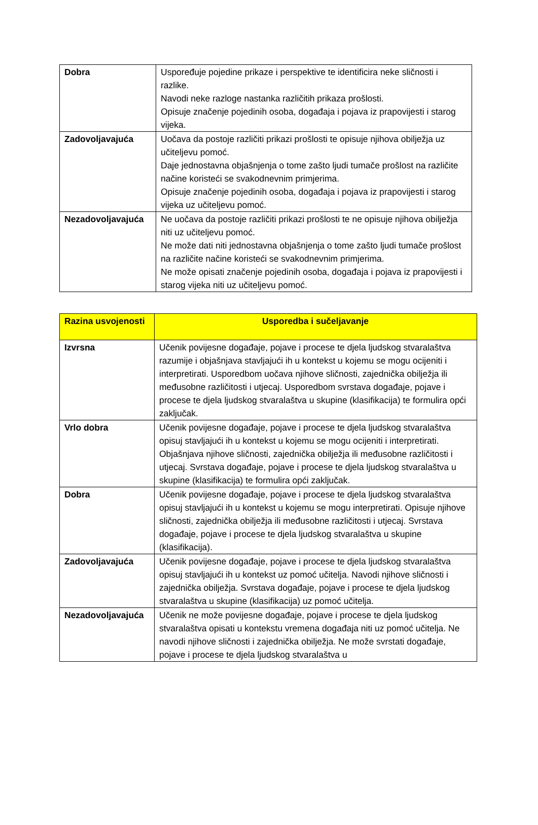| Dobra | Uspoređuje pojedine prikaze i perspektive te identificira neke sličnosti i razlike. Navodi neke razloge nastanka različitih prikaza prošlosti. Opisuje značenje pojedinih osoba, događaja i pojava iz prapovijesti i starog vijeka. |
| Zadovoljavajuća | Uočava da postoje različiti prikazi prošlosti te opisuje njihova obilježja uz učiteljevu pomoć. Daje jednostavna objašnjenja o tome zašto ljudi tumače prošlost na različite načine koristeći se svakodnevnim primjerima. Opisuje značenje pojedinih osoba, događaja i pojava iz prapovijesti i starog vijeka uz učiteljevu pomoć. |
| Nezadovoljavajuća | Ne uočava da postoje različiti prikazi prošlosti te ne opisuje njihova obilježja niti uz učiteljevu pomoć. Ne može dati niti jednostavna objašnjenja o tome zašto ljudi tumače prošlost na različite načine koristeći se svakodnevnim primjerima. Ne može opisati značenje pojedinih osoba, događaja i pojava iz prapovijesti i starog vijeka niti uz učiteljevu pomoć. |
| Razina usvojenosti | Usporedba i sučeljavanje |
| --- | --- |
| Izvrsna | Učenik povijesne događaje, pojave i procese te djela ljudskog stvaralaštva razumije i objašnjava stavljajući ih u kontekst u kojemu se mogu ocijeniti i interpretirati. Usporedbom uočava njihove sličnosti, zajednička obilježja ili međusobne različitosti i utjecaj. Usporedbom svrstava događaje, pojave i procese te djela ljudskog stvaralaštva u skupine (klasifikacija) te formulira opći zaključak. |
| Vrlo dobra | Učenik povijesne događaje, pojave i procese te djela ljudskog stvaralaštva opisuj stavljajući ih u kontekst u kojemu se mogu ocijeniti i interpretirati. Objašnjava njihove sličnosti, zajednička obilježja ili međusobne različitosti i utjecaj. Svrstava događaje, pojave i procese te djela ljudskog stvaralaštva u skupine (klasifikacija) te formulira opći zaključak. |
| Dobra | Učenik povijesne događaje, pojave i procese te djela ljudskog stvaralaštva opisuj stavljajući ih u kontekst u kojemu se mogu interpretirati. Opisuje njihove sličnosti, zajednička obilježja ili međusobne različitosti i utjecaj. Svrstava događaje, pojave i procese te djela ljudskog stvaralaštva u skupine (klasifikacija). |
| Zadovoljavajuća | Učenik povijesne događaje, pojave i procese te djela ljudskog stvaralaštva opisuj stavljajući ih u kontekst uz pomoć učitelja. Navodi njihove sličnosti i zajednička obilježja. Svrstava događaje, pojave i procese te djela ljudskog stvaralaštva u skupine (klasifikacija) uz pomoć učitelja. |
| Nezadovoljavajuća | Učenik ne može povijesne događaje, pojave i procese te djela ljudskog stvaralaštva opisati u kontekstu vremena događaja niti uz pomoć učitelja. Ne navodi njihove sličnosti i zajednička obilježja. Ne može svrstati događaje, pojave i procese te djela ljudskog stvaralaštva u |